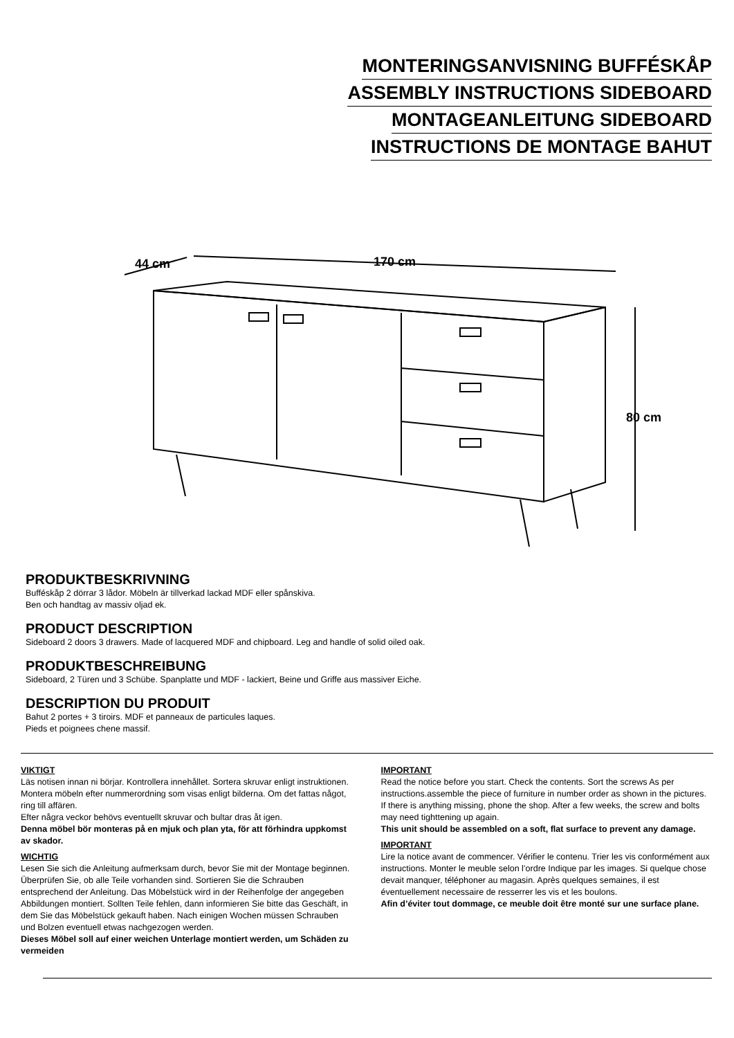MONTERINGSANVISNING BUFFÉSKÅP
ASSEMBLY INSTRUCTIONS SIDEBOARD
MONTAGEANLEITUNG SIDEBOARD
INSTRUCTIONS DE MONTAGE BAHUT
44 cm
170 cm
80 cm
PRODUKTBESKRIVNING
Bufféskåp 2 dörrar 3 lådor. Möbeln är tillverkad lackad MDF eller spånskiva.
Ben och handtag av massiv oljad ek.
PRODUCT DESCRIPTION
Sideboard 2 doors 3 drawers. Made of lacquered MDF and chipboard. Leg and handle of solid oiled oak.
PRODUKTBESCHREIBUNG
Sideboard, 2 Türen und 3 Schübe. Spanplatte und MDF - lackiert, Beine und Griffe aus massiver Eiche.
DESCRIPTION DU PRODUIT
Bahut 2 portes + 3 tiroirs. MDF et panneaux de particules laques.
Pieds et poignees chene massif.
VIKTIGT
Läs notisen innan ni börjar. Kontrollera innehållet. Sortera skruvar enligt instruktionen. Montera möbeln efter nummerordning som visas enligt bilderna. Om det fattas något, ring till affären.
Efter några veckor behövs eventuellt skruvar och bultar dras åt igen.
Denna möbel bör monteras på en mjuk och plan yta, för att förhindra uppkomst av skador.
WICHTIG
Lesen Sie sich die Anleitung aufmerksam durch, bevor Sie mit der Montage beginnen. Überprüfen Sie, ob alle Teile vorhanden sind. Sortieren Sie die Schrauben entsprechend der Anleitung. Das Möbelstück wird in der Reihenfolge der angegeben Abbildungen montiert. Sollten Teile fehlen, dann informieren Sie bitte das Geschäft, in dem Sie das Möbelstück gekauft haben. Nach einigen Wochen müssen Schrauben und Bolzen eventuell etwas nachgezogen werden.
Dieses Möbel soll auf einer weichen Unterlage montiert werden, um Schäden zu vermeiden
IMPORTANT
Read the notice before you start. Check the contents. Sort the screws As per instructions.assemble the piece of furniture in number order as shown in the pictures. If there is anything missing, phone the shop. After a few weeks, the screw and bolts may need tighttening up again.
This unit should be assembled on a soft, flat surface to prevent any damage.
IMPORTANT
Lire la notice avant de commencer. Vérifier le contenu. Trier les vis conformément aux instructions. Monter le meuble selon l’ordre Indique par les images. Si quelque chose devait manquer, téléphoner au magasin. Après quelques semaines, il est éventuellement necessaire de resserrer les vis et les boulons.
Afin d’éviter tout dommage, ce meuble doit être monté sur une surface plane.